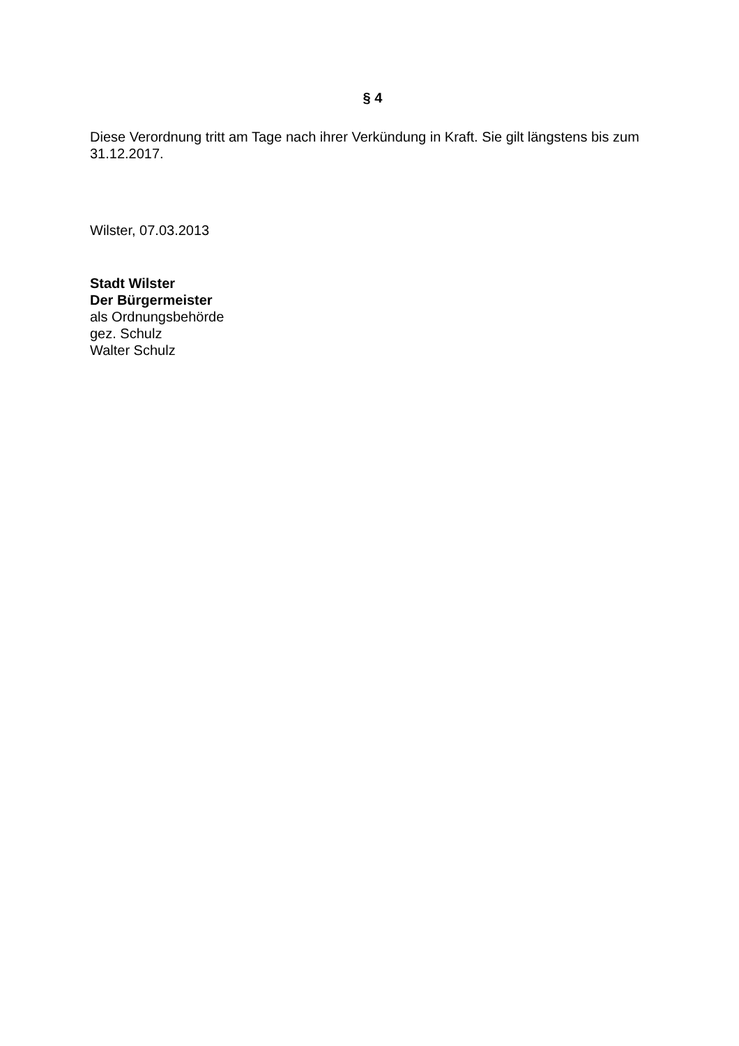§ 4
Diese Verordnung tritt am Tage nach ihrer Verkündung in Kraft. Sie gilt längstens bis zum 31.12.2017.
Wilster, 07.03.2013
Stadt Wilster
Der Bürgermeister
als Ordnungsbehörde
gez. Schulz
Walter Schulz